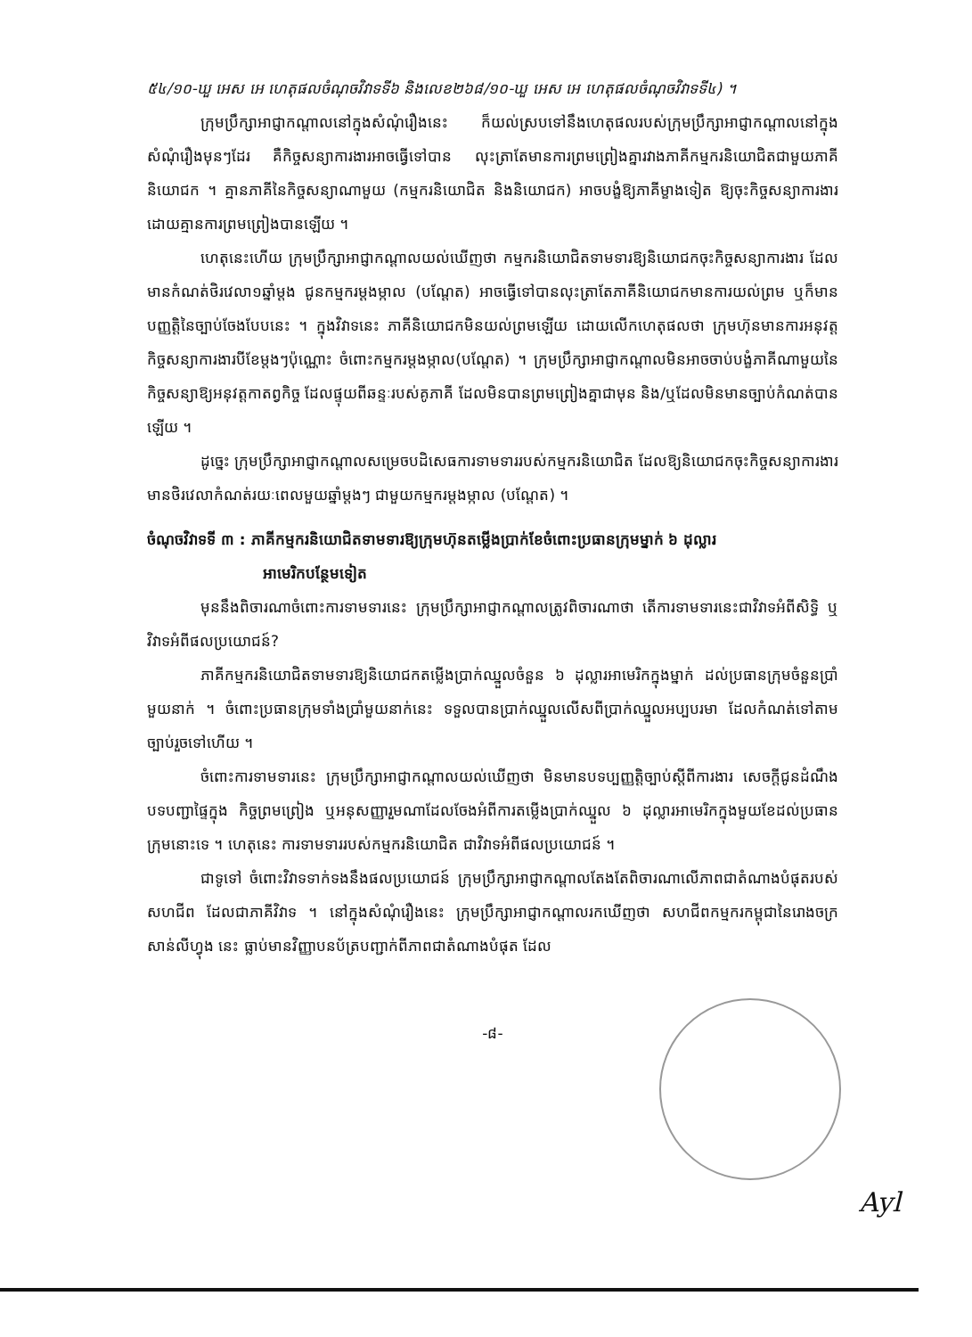៥៤/១០-ឃួ អេស អេ ហេតុផលចំណុចវិវាទទី៦ និងលេខ២៦៨/១០-ឃួ អេស អេ ហេតុផលចំណុចវិវាទទី៤) ។
ក្រុមប្រឹក្សាអាជ្ញាកណ្តាលនៅក្នុងសំណុំរឿងនេះ ក៏យល់ស្របទៅនឹងហេតុផលរបស់ក្រុមប្រឹក្សាអាជ្ញាកណ្តាលនៅក្នុងសំណុំរឿងមុនៗដែរ គឺកិច្ចសន្យាការងារអាចធ្វើទៅបាន លុះត្រាតែមានការព្រមព្រៀងគ្នារវាងភាគីកម្មករនិយោជិតជាមួយភាគីនិយោជក ។ គ្មានភាគីនៃកិច្ចសន្យាណាមួយ (កម្មករនិយោជិត និងនិយោជក) អាចបង្ខំឱ្យភាគីម្ខាងទៀត ឱ្យចុះកិច្ចសន្យាការងារ ដោយគ្មានការព្រមព្រៀងបានឡើយ ។
ហេតុនេះហើយ ក្រុមប្រឹក្សាអាជ្ញាកណ្តាលយល់ឃើញថា កម្មករនិយោជិតទាមទារឱ្យនិយោជកចុះកិច្ចសន្យាការងារ ដែលមានកំណត់ថិរវេលា១ឆ្នាំម្តង ជូនកម្មករម្តងម្កាល (បណ្តែត) អាចធ្វើទៅបានលុះត្រាតែភាគីនិយោជកមានការយល់ព្រម ឬក៏មានបញ្ញត្តិនៃច្បាប់ចែងបែបនេះ ។ ក្នុងវិវាទនេះ ភាគីនិយោជកមិនយល់ព្រមឡើយ ដោយលើកហេតុផលថា ក្រុមហ៊ុនមានការអនុវត្តកិច្ចសន្យាការងារបីខែម្តងៗប៉ុណ្ណោះ ចំពោះកម្មករម្តងម្កាល(បណ្តែត) ។ ក្រុមប្រឹក្សាអាជ្ញាកណ្តាលមិនអាចចាប់បង្ខំភាគីណាមួយនៃកិច្ចសន្យាឱ្យអនុវត្តកាតព្វកិច្ច ដែលផ្ទុយពីឆន្ទៈរបស់គូភាគី ដែលមិនបានព្រមព្រៀងគ្នាជាមុន និង/ឬដែលមិនមានច្បាប់កំណត់បានឡើយ ។
ដូច្នេះ ក្រុមប្រឹក្សាអាជ្ញាកណ្តាលសម្រេចបដិសេធការទាមទាររបស់កម្មករនិយោជិត ដែលឱ្យនិយោជកចុះកិច្ចសន្យាការងារមានថិរវេលាកំណត់រយៈពេលមួយឆ្នាំម្តងៗ ជាមួយកម្មករម្តងម្កាល (បណ្តែត) ។
ចំណុចវិវាទទី ៣ : ភាគីកម្មករនិយោជិតទាមទារឱ្យក្រុមហ៊ុនតម្លើងប្រាក់ខែចំពោះប្រធានក្រុមម្នាក់ ៦ ដុល្លារ
អាមេរិកបន្ថែមទៀត
មុននឹងពិចារណាចំពោះការទាមទារនេះ ក្រុមប្រឹក្សាអាជ្ញាកណ្តាលត្រូវពិចារណាថា តើការទាមទារនេះជាវិវាទអំពីសិទ្ធិ ឬវិវាទអំពីផលប្រយោជន៍?
ភាគីកម្មករនិយោជិតទាមទារឱ្យនិយោជកតម្លើងប្រាក់ឈ្នួលចំនួន ៦ ដុល្លារអាមេរិកក្នុងម្នាក់ ដល់ប្រធានក្រុមចំនួនប្រាំមួយនាក់ ។ ចំពោះប្រធានក្រុមទាំងប្រាំមួយនាក់នេះ ទទួលបានប្រាក់ឈ្នួលលើសពីប្រាក់ឈ្នួលអប្បបរមា ដែលកំណត់ទៅតាមច្បាប់រួចទៅហើយ ។
ចំពោះការទាមទារនេះ ក្រុមប្រឹក្សាអាជ្ញាកណ្តាលយល់ឃើញថា មិនមានបទប្បញ្ញត្តិច្បាប់ស្តីពីការងារ សេចក្តីជូនដំណឹង បទបញ្ជាផ្ទៃក្នុង កិច្ចព្រមព្រៀង ឬអនុសញ្ញារួមណាដែលចែងអំពីការតម្លើងប្រាក់ឈ្នួល ៦ ដុល្លារអាមេរិកក្នុងមួយខែដល់ប្រធានក្រុមនោះទេ ។ ហេតុនេះ ការទាមទាររបស់កម្មករនិយោជិត ជាវិវាទអំពីផលប្រយោជន៍ ។
ជាទូទៅ ចំពោះវិវាទទាក់ទងនឹងផលប្រយោជន៍ ក្រុមប្រឹក្សាអាជ្ញាកណ្តាលតែងតែពិចារណាលើភាពជាតំណាងបំផុតរបស់សហជីព ដែលជាភាគីវិវាទ ។ នៅក្នុងសំណុំរឿងនេះ ក្រុមប្រឹក្សាអាជ្ញាកណ្តាលរកឃើញថា សហជីពកម្មករកម្ពុជានៃរោងចក្រ សាន់លីហ្វុង នេះ ធ្លាប់មានវិញ្ញាបនប័ត្របញ្ជាក់ពីភាពជាតំណាងបំផុត ដែល
-៨-
Ayl